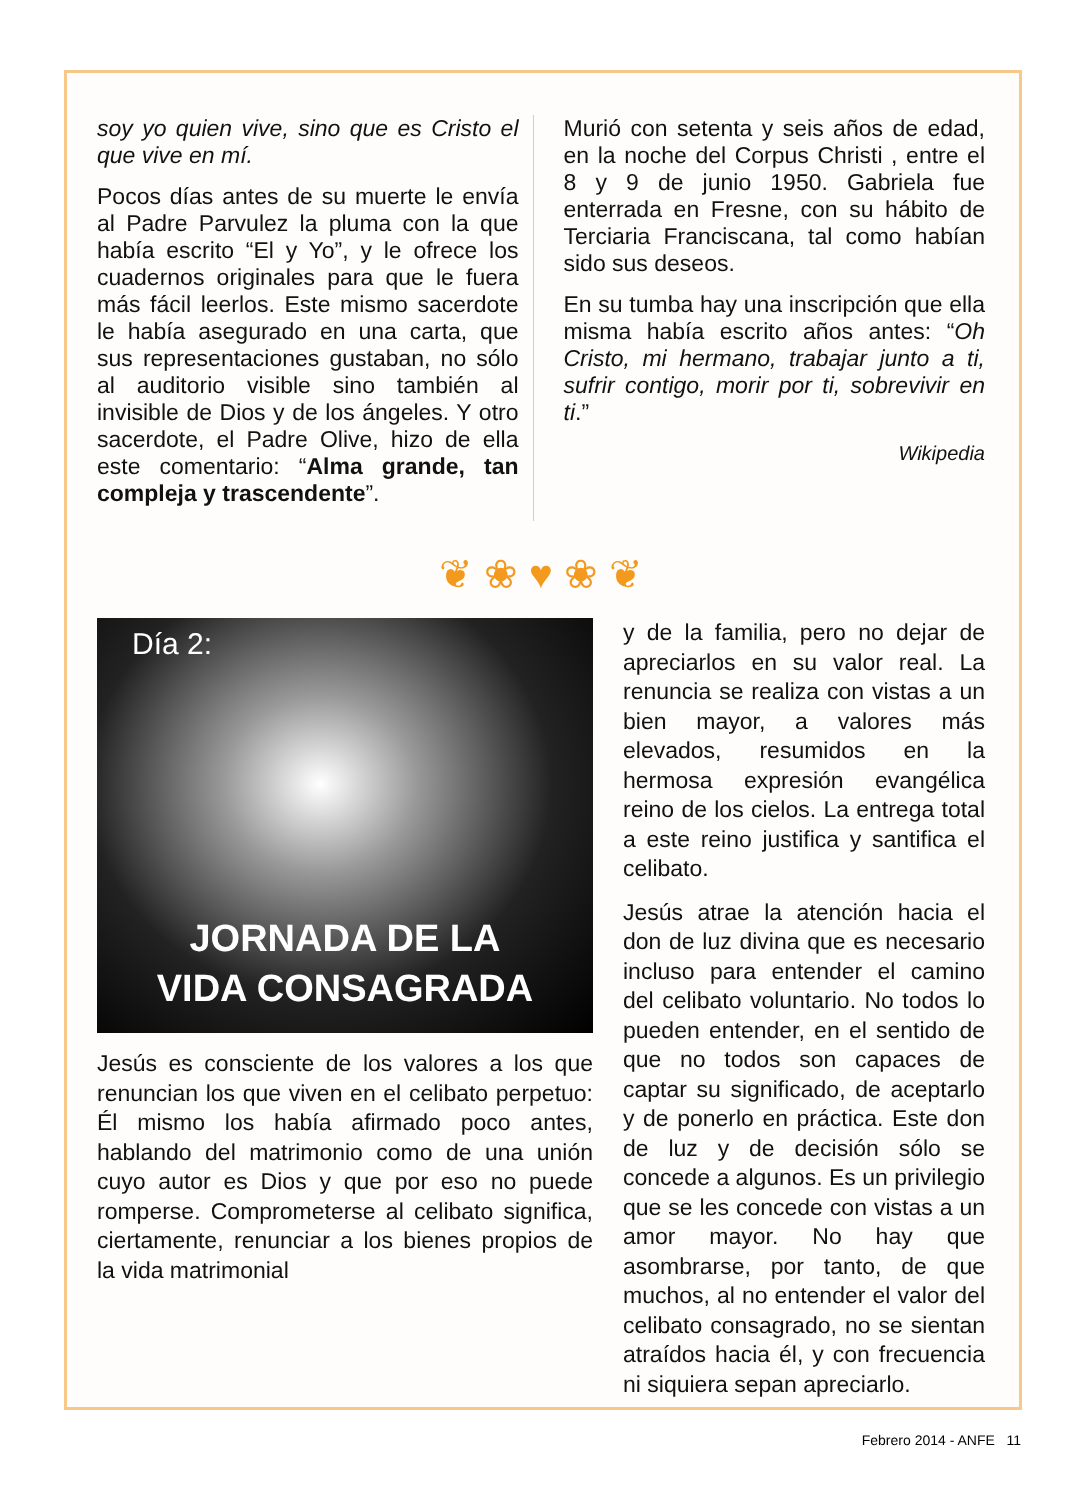soy yo quien vive, sino que es Cristo el que vive en mí.
Pocos días antes de su muerte le envía al Padre Parvulez la pluma con la que había escrito “El y Yo”, y le ofrece los cuadernos originales para que le fuera más fácil leerlos. Este mismo sacerdote le había asegurado en una carta, que sus representaciones gustaban, no sólo al auditorio visible sino también al invisible de Dios y de los ángeles. Y otro sacerdote, el Padre Olive, hizo de ella este comentario: “Alma grande, tan compleja y trascendente”.
Murió con setenta y seis años de edad, en la noche del Corpus Christi , entre el 8 y 9 de junio 1950. Gabriela fue enterrada en Fresne, con su hábito de Terciaria Franciscana, tal como habían sido sus deseos.
En su tumba hay una inscripción que ella misma había escrito años antes: “Oh Cristo, mi hermano, trabajar junto a ti, sufrir contigo, morir por ti, sobrevivir en ti.”
Wikipedia
❦ ❀ ♥ ❀ ❦
Día 2:
JORNADA DE LA
VIDA CONSAGRADA
Jesús es consciente de los valores a los que renuncian los que viven en el celibato perpetuo: Él mismo los había afirmado poco antes, hablando del matrimonio como de una unión cuyo autor es Dios y que por eso no puede romperse. Comprometerse al celibato significa, ciertamente, renunciar a los bienes propios de la vida matrimonial
y de la familia, pero no dejar de apreciarlos en su valor real. La renuncia se realiza con vistas a un bien mayor, a valores más elevados, resumidos en la hermosa expresión evangélica reino de los cielos. La entrega total a este reino justifica y santifica el celibato.
Jesús atrae la atención hacia el don de luz divina que es necesario incluso para entender el camino del celibato voluntario. No todos lo pueden entender, en el sentido de que no todos son capaces de captar su significado, de aceptarlo y de ponerlo en práctica. Este don de luz y de decisión sólo se concede a algunos. Es un privilegio que se les concede con vistas a un amor mayor. No hay que asombrarse, por tanto, de que muchos, al no entender el valor del celibato consagrado, no se sientan atraídos hacia él, y con frecuencia ni siquiera sepan apreciarlo.
Febrero 2014 - ANFE 11